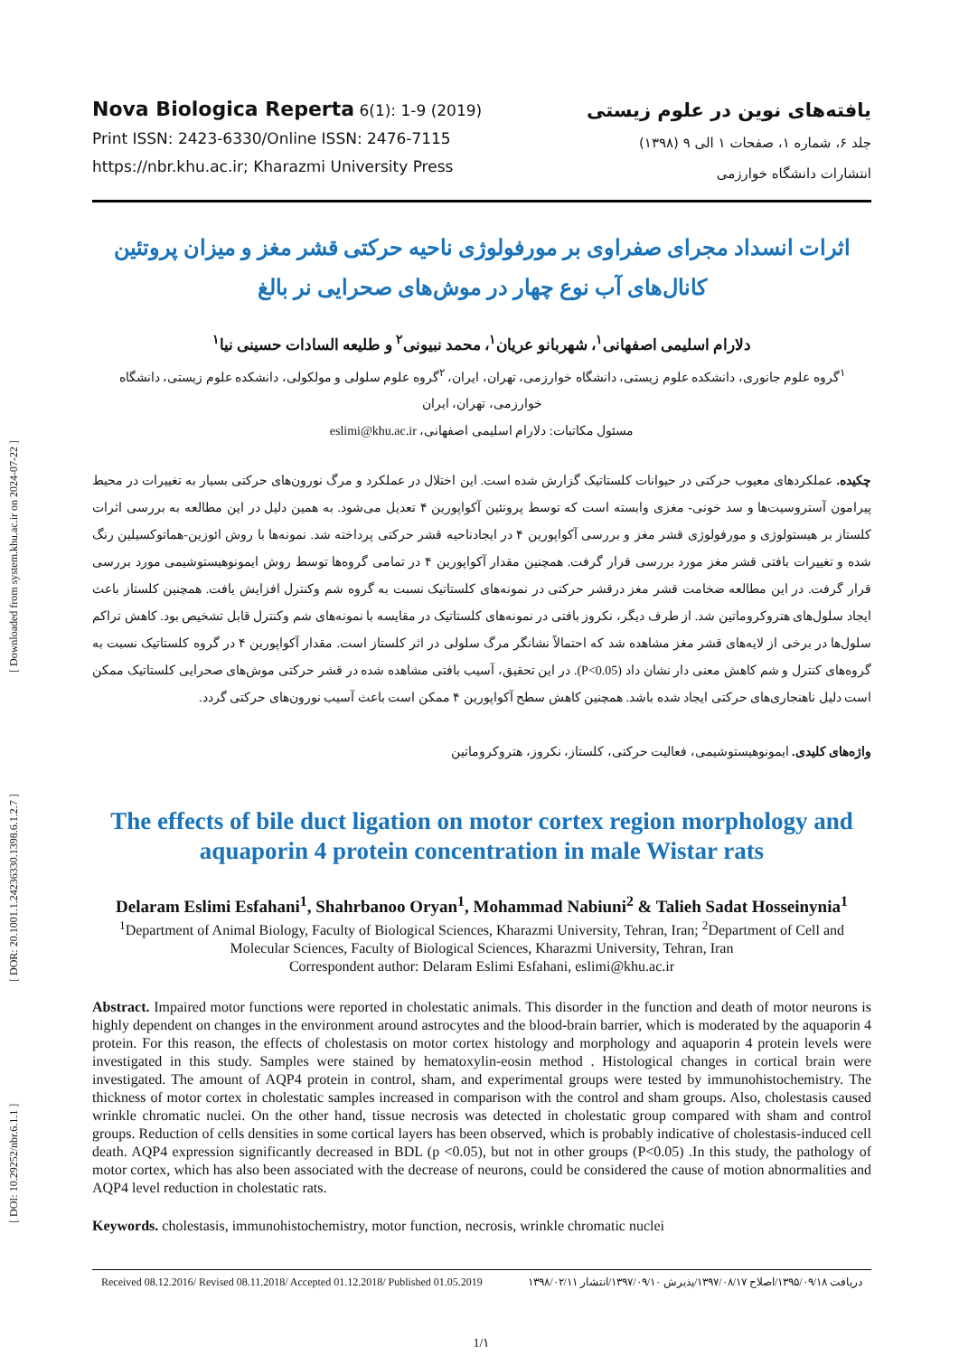[ DOI: 10.29252/nbr.6.1.1 ] [ DOR: 20.1001.1.24236330.1398.6.1.2.7 ] [ Downloaded from system.khu.ac.ir on 2024-07-22 ]
Nova Biologica Reperta 6(1): 1-9 (2019)
Print ISSN: 2423-6330/Online ISSN: 2476-7115
https://nbr.khu.ac.ir; Kharazmi University Press
یافته‌های نوین در علوم زیستی
جلد ۶، شماره ۱، صفحات ۱ الی ۹ (۱۳۹۸)
انتشارات دانشگاه خوارزمی
اثرات انسداد مجرای صفراوی بر مورفولوژی ناحیه حرکتی قشر مغز و میزان پروتئین کانال‌های آب نوع چهار در موش‌های صحرایی نر بالغ
دلارام اسلیمی اصفهانی<sup>۱</sup>، شهربانو عریان<sup>۱</sup>، محمد نبیونی<sup>۲</sup> و طلیعه السادات حسینی نیا<sup>۱</sup>
<sup>۱</sup> گروه علوم جانوری، دانشکده علوم زیستی، دانشگاه خوارزمی، تهران، ایران، <sup>۲</sup>گروه علوم سلولی و مولکولی، دانشکده علوم زیستی، دانشگاه خوارزمی، تهران، ایران
مسئول مکاتبات: دلارام اسلیمی اصفهانی، eslimi@khu.ac.ir
چکیده. عملکردهای معیوب حرکتی در حیوانات کلستاتیک گزارش شده است. این اختلال در عملکرد و مرگ نورون‌های حرکتی بسیار به تغییرات در محیط پیرامون آستروسیت‌ها و سد خونی- مغزی وابسته است که توسط پروتئین آکواپورین ۴ تعدیل می‌شود. به همین دلیل در این مطالعه به بررسی اثرات کلستاز بر هیستولوژی و مورفولوژی قشر مغز و بررسی آکواپورین ۴ در ایجادناحیه قشر حرکتی پرداخته شد. نمونه‌ها با روش ائوزین-هماتوکسیلین رنگ شده و تغییرات بافتی قشر مغز مورد بررسی قرار گرفت. همچنین مقدار آکواپورین ۴ در تمامی گروه‌ها توسط روش ایمونوهیستوشیمی مورد بررسی قرار گرفت. در این مطالعه ضخامت قشر مغز درقشر حرکتی در نمونه‌های کلستاتیک نسبت به گروه شم وکنترل افزایش یافت. همچنین کلستاز باعث ایجاد سلول‌های هتروکروماتین شد. از طرف دیگر، نکروز بافتی در نمونه‌های کلستاتیک در مقایسه با نمونه‌های شم وکنترل قابل تشخیص بود. کاهش تراکم سلول‌ها در برخی از لایه‌های قشر مغز مشاهده شد که احتمالاً نشانگر مرگ سلولی در اثر کلستاز است. مقدار آکواپورین ۴ در گروه کلستاتیک نسبت به گروه‌های کنترل و شم کاهش معنی دار نشان داد (P<0.05). در این تحقیق، آسیب بافتی مشاهده شده در قشر حرکتی موش‌های صحرایی کلستاتیک ممکن است دلیل ناهنجاری‌های حرکتی ایجاد شده باشد. همچنین کاهش سطح آکواپورین ۴ ممکن است باعث آسیب نورون‌های حرکتی گردد.
واژه‌های کلیدی. ایمونوهیستوشیمی، فعالیت حرکتی، کلستاز، نکروز، هتروکروماتین
The effects of bile duct ligation on motor cortex region morphology and aquaporin 4 protein concentration in male Wistar rats
Delaram Eslimi Esfahani<sup>1</sup>, Shahrbanoo Oryan<sup>1</sup>, Mohammad Nabiuni<sup>2</sup> & Talieh Sadat Hosseinynia<sup>1</sup>
<sup>1</sup> Department of Animal Biology, Faculty of Biological Sciences, Kharazmi University, Tehran, Iran; <sup>2</sup>Department of Cell and Molecular Sciences, Faculty of Biological Sciences, Kharazmi University, Tehran, Iran
Correspondent author: Delaram Eslimi Esfahani, eslimi@khu.ac.ir
Abstract. Impaired motor functions were reported in cholestatic animals. This disorder in the function and death of motor neurons is highly dependent on changes in the environment around astrocytes and the blood-brain barrier, which is moderated by the aquaporin 4 protein. For this reason, the effects of cholestasis on motor cortex histology and morphology and aquaporin 4 protein levels were investigated in this study. Samples were stained by hematoxylin-eosin method . Histological changes in cortical brain were investigated. The amount of AQP4 protein in control, sham, and experimental groups were tested by immunohistochemistry. The thickness of motor cortex in cholestatic samples increased in comparison with the control and sham groups. Also, cholestasis caused wrinkle chromatic nuclei. On the other hand, tissue necrosis was detected in cholestatic group compared with sham and control groups. Reduction of cells densities in some cortical layers has been observed, which is probably indicative of cholestasis-induced cell death. AQP4 expression significantly decreased in BDL (p <0.05), but not in other groups (P<0.05) .In this study, the pathology of motor cortex, which has also been associated with the decrease of neurons, could be considered the cause of motion abnormalities and AQP4 level reduction in cholestatic rats.
Keywords. cholestasis, immunohistochemistry, motor function, necrosis, wrinkle chromatic nuclei
Received 08.12.2016/ Revised 08.11.2018/ Accepted 01.12.2018/ Published 01.05.2019 دریافت ۱۳۹۵/۰۹/۱۸/اصلاح ۱۳۹۷/۰۸/۱۷/پذیرش ۱۳۹۷/۰۹/۱۰/انتشار ۱۳۹۸/۰۲/۱۱
1/۱